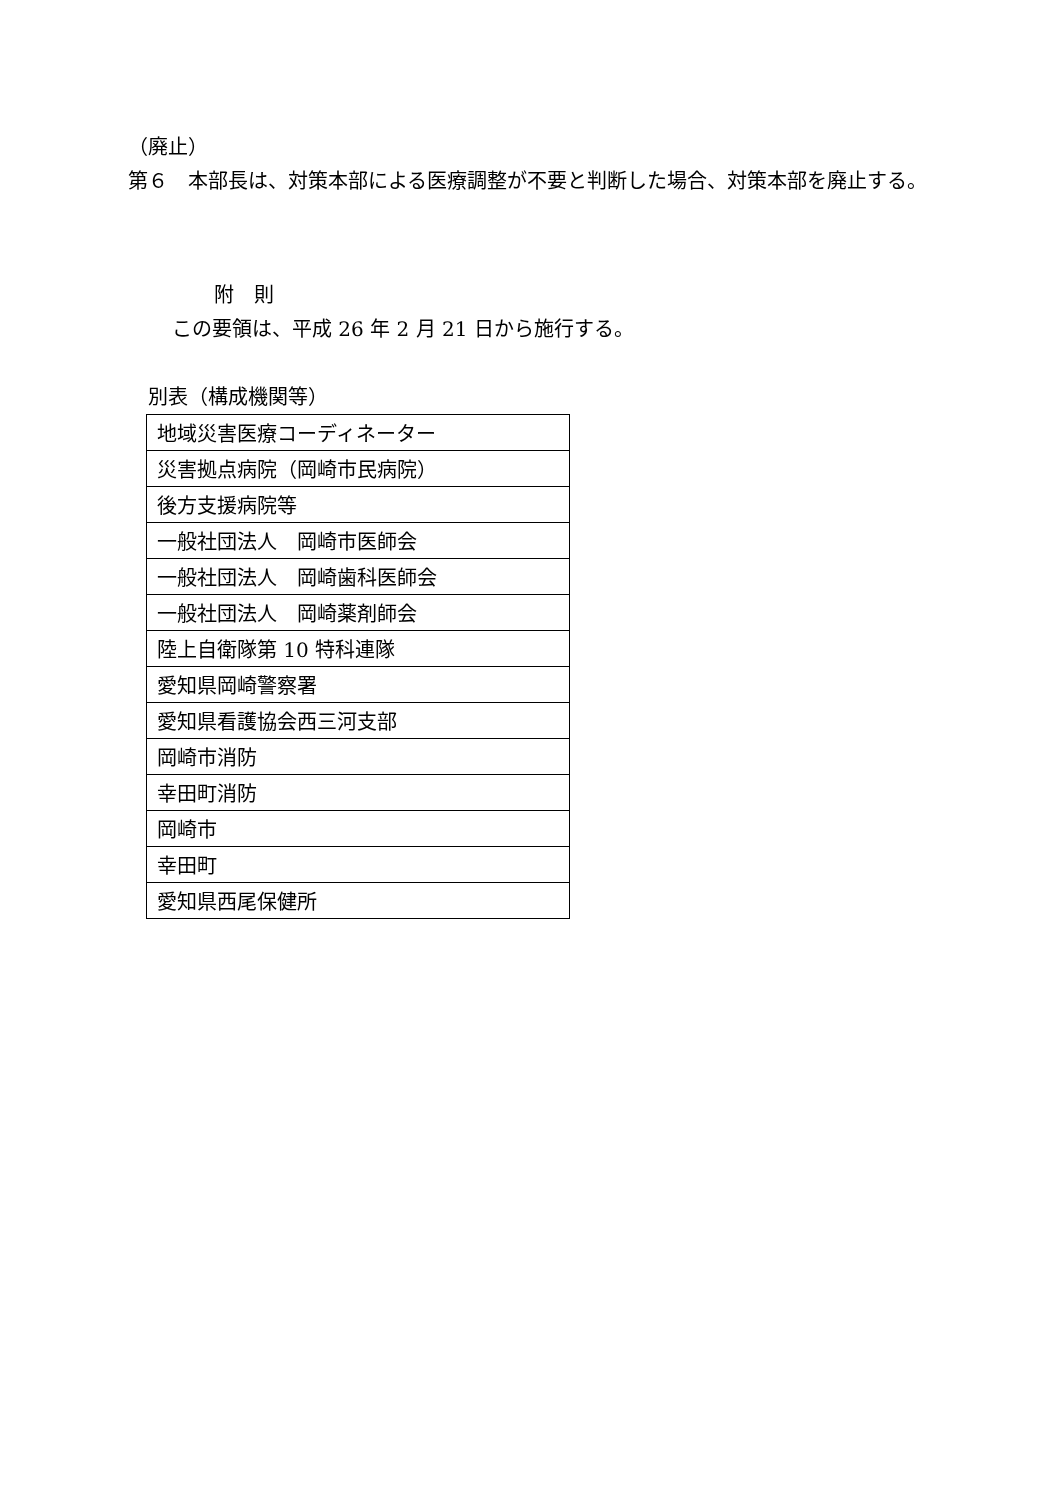（廃止）
第６　本部長は、対策本部による医療調整が不要と判断した場合、対策本部を廃止する。
附　則
この要領は、平成 26 年 2 月 21 日から施行する。
別表（構成機関等）
| 地域災害医療コーディネーター |
| 災害拠点病院（岡崎市民病院） |
| 後方支援病院等 |
| 一般社団法人 岡崎市医師会 |
| 一般社団法人 岡崎歯科医師会 |
| 一般社団法人 岡崎薬剤師会 |
| 陸上自衛隊第 10 特科連隊 |
| 愛知県岡崎警察署 |
| 愛知県看護協会西三河支部 |
| 岡崎市消防 |
| 幸田町消防 |
| 岡崎市 |
| 幸田町 |
| 愛知県西尾保健所 |